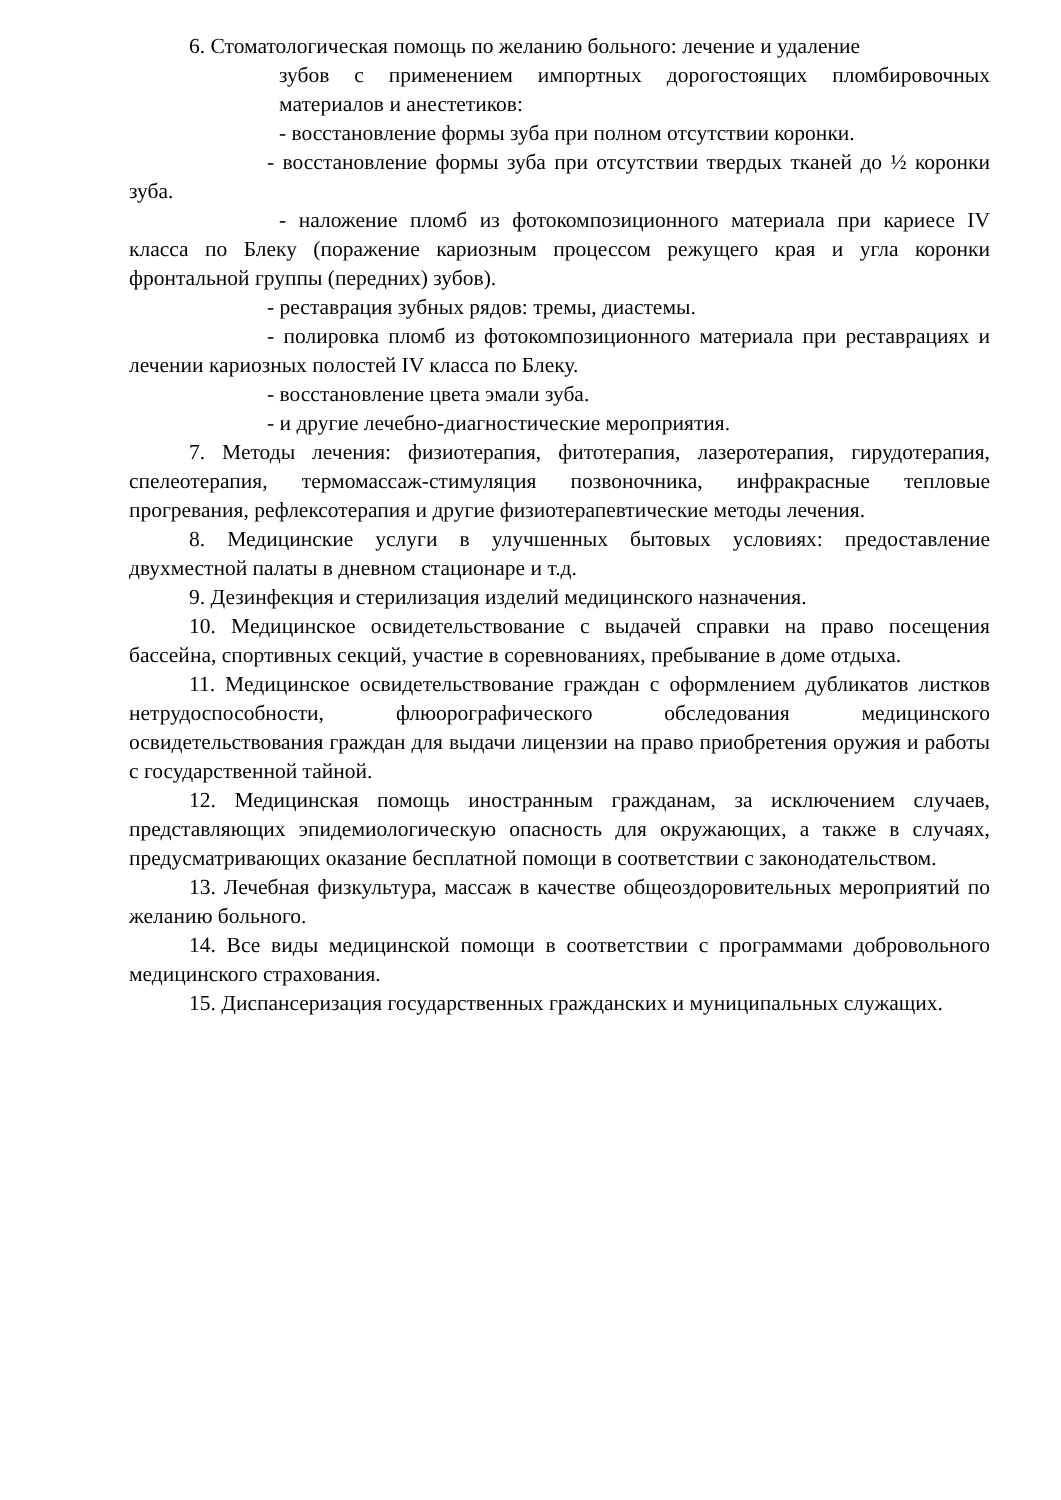6. Стоматологическая помощь по желанию больного: лечение и удаление
зубов с применением импортных дорогостоящих пломбировочных материалов и анестетиков:
- восстановление формы зуба при полном отсутствии коронки.
- восстановление формы зуба при отсутствии твердых тканей до ½ коронки зуба.
- наложение пломб из фотокомпозиционного материала при кариесе IV класса по Блеку (поражение кариозным процессом режущего края и угла коронки фронтальной группы (передних) зубов).
- реставрация зубных рядов: тремы, диастемы.
- полировка пломб из фотокомпозиционного материала при реставрациях и лечении кариозных полостей IV класса по Блеку.
- восстановление цвета эмали зуба.
- и другие лечебно-диагностические мероприятия.
7. Методы лечения: физиотерапия, фитотерапия, лазеротерапия, гирудотерапия, спелеотерапия, термомассаж-стимуляция позвоночника, инфракрасные тепловые прогревания, рефлексотерапия и другие физиотерапевтические методы лечения.
8. Медицинские услуги в улучшенных бытовых условиях: предоставление двухместной палаты в дневном стационаре и т.д.
9. Дезинфекция и стерилизация изделий медицинского назначения.
10. Медицинское освидетельствование с выдачей справки на право посещения бассейна, спортивных секций, участие в соревнованиях, пребывание в доме отдыха.
11. Медицинское освидетельствование граждан с оформлением дубликатов листков нетрудоспособности, флюорографического обследования медицинского освидетельствования граждан для выдачи лицензии на право приобретения оружия и работы с государственной тайной.
12. Медицинская помощь иностранным гражданам, за исключением случаев, представляющих эпидемиологическую опасность для окружающих, а также в случаях, предусматривающих оказание бесплатной помощи в соответствии с законодательством.
13. Лечебная физкультура, массаж в качестве общеоздоровительных мероприятий по желанию больного.
14. Все виды медицинской помощи в соответствии с программами добровольного медицинского страхования.
15. Диспансеризация государственных гражданских и муниципальных служащих.